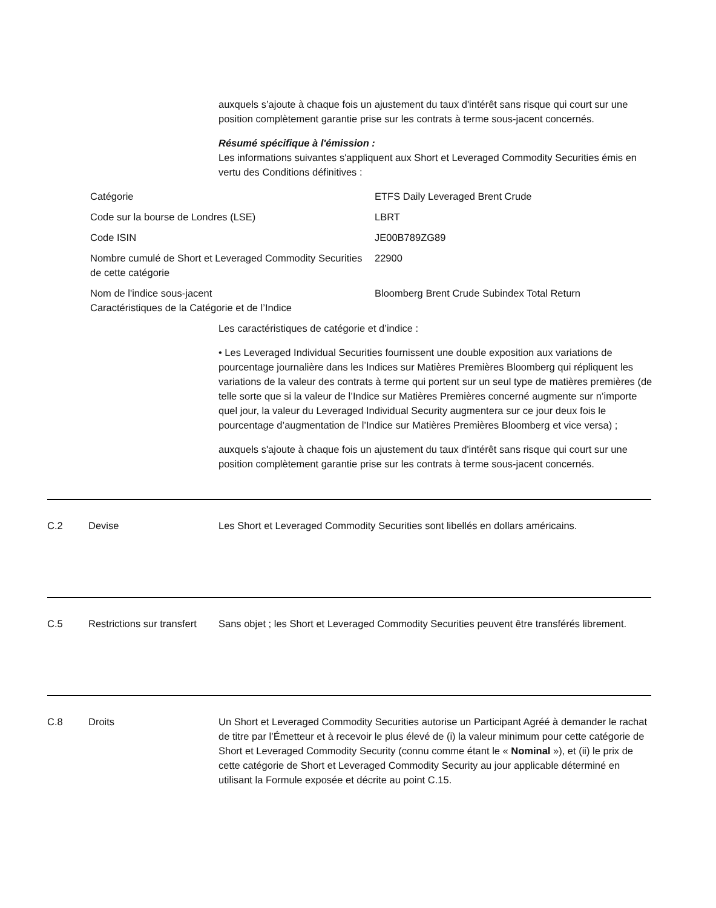auxquels s’ajoute à chaque fois un ajustement du taux d'intérêt sans risque qui court sur une position complètement garantie prise sur les contrats à terme sous-jacent concernés.
Résumé spécifique à l'émission :
Les informations suivantes s'appliquent aux Short et Leveraged Commodity Securities émis en vertu des Conditions définitives :
| Catégorie | ETFS Daily Leveraged Brent Crude |
| Code sur la bourse de Londres (LSE) | LBRT |
| Code ISIN | JE00B789ZG89 |
| Nombre cumulé de Short et Leveraged Commodity Securities de cette catégorie | 22900 |
| Nom de l'indice sous-jacent Caractéristiques de la Catégorie et de l’Indice | Bloomberg Brent Crude Subindex Total Return |
Les caractéristiques de catégorie et d’indice :
• Les Leveraged Individual Securities fournissent une double exposition aux variations de pourcentage journalière dans les Indices sur Matières Premières Bloomberg qui répliquent les variations de la valeur des contrats à terme qui portent sur un seul type de matières premières (de telle sorte que si la valeur de l’Indice sur Matières Premières concerné augmente sur n’importe quel jour, la valeur du Leveraged Individual Security augmentera sur ce jour deux fois le pourcentage d’augmentation de l’Indice sur Matières Premières Bloomberg et vice versa) ;
auxquels s'ajoute à chaque fois un ajustement du taux d'intérêt sans risque qui court sur une position complètement garantie prise sur les contrats à terme sous-jacent concernés.
C.2 Devise Les Short et Leveraged Commodity Securities sont libellés en dollars américains.
C.5 Restrictions sur transfert
Sans objet ; les Short et Leveraged Commodity Securities peuvent être transférés librement.
C.8 Droits Un Short et Leveraged Commodity Securities autorise un Participant Agréé à demander le rachat de titre par l’Émetteur et à recevoir le plus élevé de (i) la valeur minimum pour cette catégorie de Short et Leveraged Commodity Security (connu comme étant le « Nominal »), et (ii) le prix de cette catégorie de Short et Leveraged Commodity Security au jour applicable déterminé en utilisant la Formule exposée et décrite au point C.15.